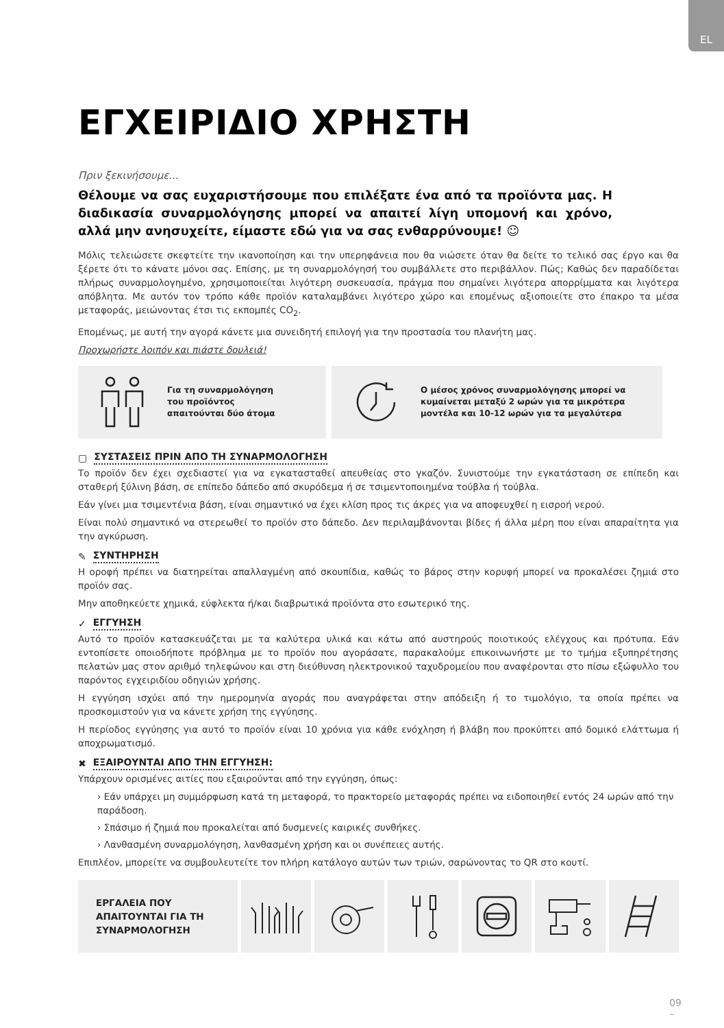EL
ΕΓΧΕΙΡΙΔΙΟ ΧΡΗΣΤΗ
Πριν ξεκινήσουμε...
Θέλουμε να σας ευχαριστήσουμε που επιλέξατε ένα από τα προϊόντα μας. Η διαδικασία συναρμολόγησης μπορεί να απαιτεί λίγη υπομονή και χρόνο, αλλά μην ανησυχείτε, είμαστε εδώ για να σας ενθαρρύνουμε! ☺
Μόλις τελειώσετε σκεφτείτε την ικανοποίηση και την υπερηφάνεια που θα νιώσετε όταν θα δείτε το τελικό σας έργο και θα ξέρετε ότι το κάνατε μόνοι σας. Επίσης, με τη συναρμολόγησή του συμβάλλετε στο περιβάλλον. Πώς; Καθώς δεν παραδίδεται πλήρως συναρμολογημένο, χρησιμοποιείται λιγότερη συσκευασία, πράγμα που σημαίνει λιγότερα απορρίμματα και λιγότερα απόβλητα. Με αυτόν τον τρόπο κάθε προϊόν καταλαμβάνει λιγότερο χώρο και επομένως αξιοποιείτε στο έπακρο τα μέσα μεταφοράς, μειώνοντας έτσι τις εκπομπές CO<sub>2</sub>.
Επομένως, με αυτή την αγορά κάνετε μια συνειδητή επιλογή για την προστασία του πλανήτη μας.
Προχωρήστε λοιπόν και πιάστε δουλειά!
Για τη συναρμολόγηση
του προϊόντος
απαιτούνται δύο άτομα
Ο μέσος χρόνος συναρμολόγησης μπορεί να
κυμαίνεται μεταξύ 2 ωρών για τα μικρότερα
μοντέλα και 10-12 ωρών για τα μεγαλύτερα
▢ ΣΥΣΤΑΣΕΙΣ ΠΡΙΝ ΑΠΟ ΤΗ ΣΥΝΑΡΜΟΛΟΓΗΣΗ
Το προϊόν δεν έχει σχεδιαστεί για να εγκατασταθεί απευθείας στο γκαζόν. Συνιστούμε την εγκατάσταση σε επίπεδη και σταθερή ξύλινη βάση, σε επίπεδο δάπεδο από σκυρόδεμα ή σε τσιμεντοποιημένα τούβλα ή τούβλα.
Εάν γίνει μια τσιμεντένια βάση, είναι σημαντικό να έχει κλίση προς τις άκρες για να αποφευχθεί η εισροή νερού.
Είναι πολύ σημαντικό να στερεωθεί το προϊόν στο δάπεδο. Δεν περιλαμβάνονται βίδες ή άλλα μέρη που είναι απαραίτητα για την αγκύρωση.
✎ ΣΥΝΤΗΡΗΣΗ
Η οροφή πρέπει να διατηρείται απαλλαγμένη από σκουπίδια, καθώς το βάρος στην κορυφή μπορεί να προκαλέσει ζημιά στο προϊόν σας.
Μην αποθηκεύετε χημικά, εύφλεκτα ή/και διαβρωτικά προϊόντα στο εσωτερικό της.
✓ ΕΓΓΥΗΣΗ
Αυτό το προϊόν κατασκευάζεται με τα καλύτερα υλικά και κάτω από αυστηρούς ποιοτικούς ελέγχους και πρότυπα. Εάν εντοπίσετε οποιοδήποτε πρόβλημα με το προϊόν που αγοράσατε, παρακαλούμε επικοινωνήστε με το τμήμα εξυπηρέτησης πελατών μας στον αριθμό τηλεφώνου και στη διεύθυνση ηλεκτρονικού ταχυδρομείου που αναφέρονται στο πίσω εξώφυλλο του παρόντος εγχειριδίου οδηγιών χρήσης.
Η εγγύηση ισχύει από την ημερομηνία αγοράς που αναγράφεται στην απόδειξη ή το τιμολόγιο, τα οποία πρέπει να προσκομιστούν για να κάνετε χρήση της εγγύησης.
Η περίοδος εγγύησης για αυτό το προϊόν είναι 10 χρόνια για κάθε ενόχληση ή βλάβη που προκύπτει από δομικό ελάττωμα ή αποχρωματισμό.
✖ ΕΞΑΙΡΟΥΝΤΑΙ ΑΠΟ ΤΗΝ ΕΓΓΥΗΣΗ:
Υπάρχουν ορισμένες αιτίες που εξαιρούνται από την εγγύηση, όπως:
› Εάν υπάρχει μη συμμόρφωση κατά τη μεταφορά, το πρακτορείο μεταφοράς πρέπει να ειδοποιηθεί εντός 24 ωρών από την παράδοση.
› Σπάσιμο ή ζημιά που προκαλείται από δυσμενείς καιρικές συνθήκες.
› Λανθασμένη συναρμολόγηση, λανθασμένη χρήση και οι συνέπειες αυτής.
Επιπλέον, μπορείτε να συμβουλευτείτε τον πλήρη κατάλογο αυτών των τριών, σαρώνοντας το QR στο κουτί.
ΕΡΓΑΛΕΙΑ ΠΟΥ
ΑΠΑΙΤΟΥΝΤΑΙ ΓΙΑ ΤΗ
ΣΥΝΑΡΜΟΛΟΓΗΣΗ
09
–